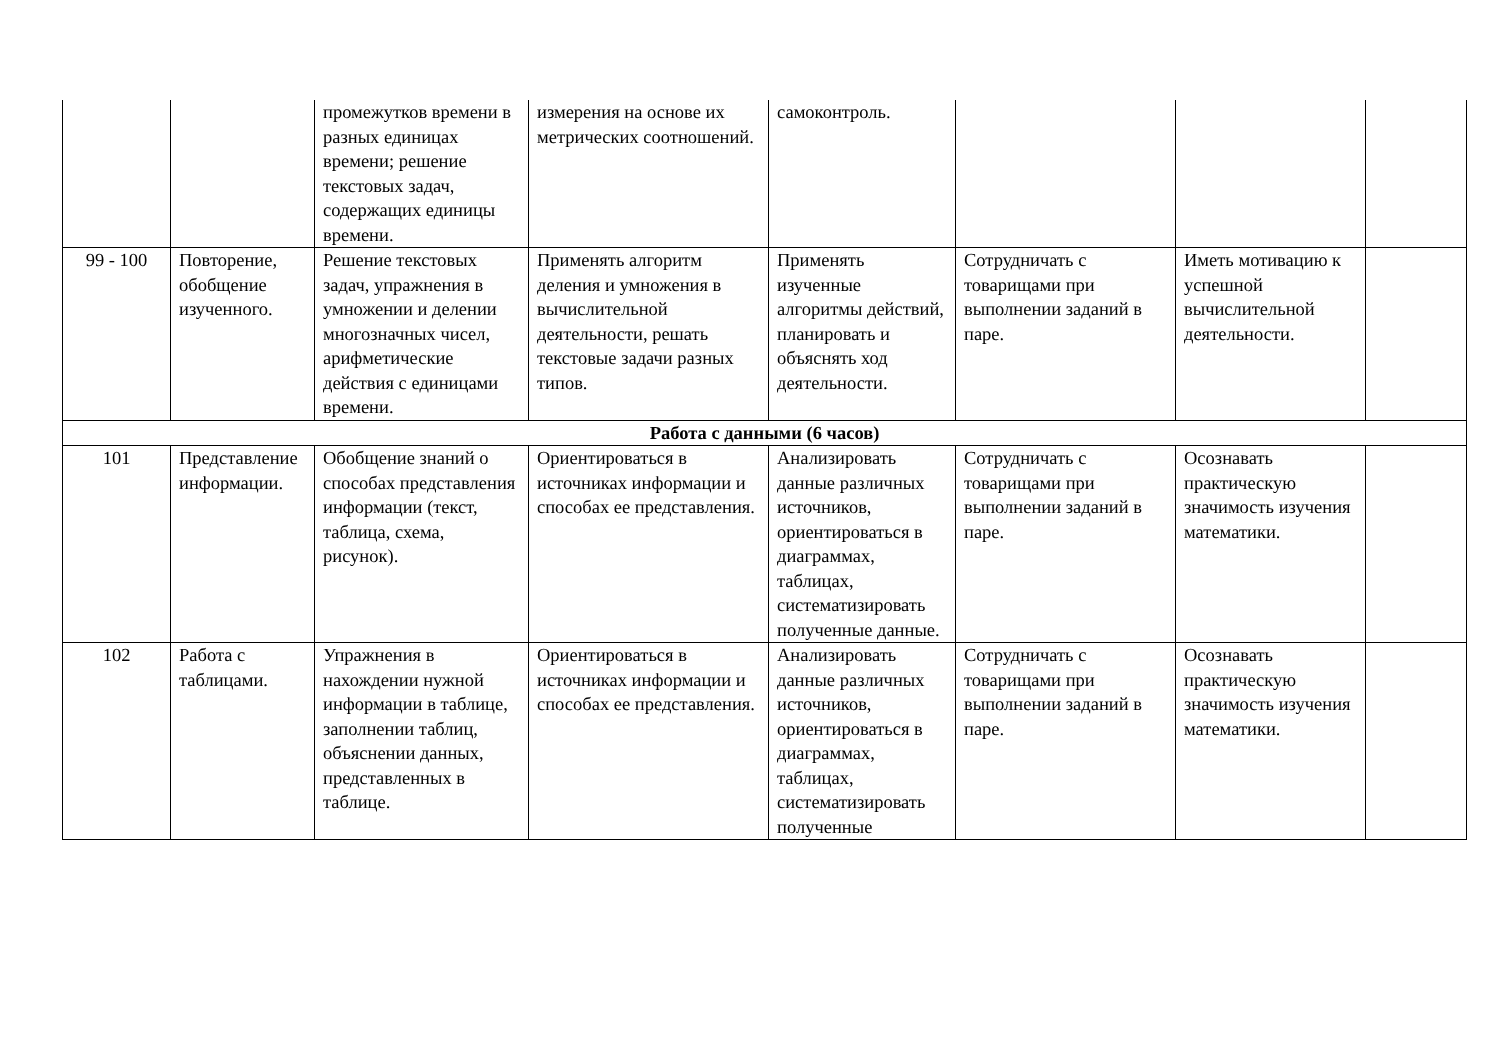| | | промежутков времени в разных единицах времени; решение текстовых задач, содержащих единицы времени. | измерения на основе их метрических соотношений. | самоконтроль. | | | |
| 99 - 100 | Повторение, обобщение изученного. | Решение текстовых задач, упражнения в умножении и делении многозначных чисел, арифметические действия с единицами времени. | Применять алгоритм деления и умножения в вычислительной деятельности, решать текстовые задачи разных типов. | Применять изученные алгоритмы действий, планировать и объяснять ход деятельности. | Сотрудничать с товарищами при выполнении заданий в паре. | Иметь мотивацию к успешной вычислительной деятельности. | |
| Работа с данными (6 часов) | | | | | | | |
| 101 | Представление информации. | Обобщение знаний о способах представления информации (текст, таблица, схема, рисунок). | Ориентироваться в источниках информации и способах ее представления. | Анализировать данные различных источников, ориентироваться в диаграммах, таблицах, систематизировать полученные данные. | Сотрудничать с товарищами при выполнении заданий в паре. | Осознавать практическую значимость изучения математики. | |
| 102 | Работа с таблицами. | Упражнения в нахождении нужной информации в таблице, заполнении таблиц, объяснении данных, представленных в таблице. | Ориентироваться в источниках информации и способах ее представления. | Анализировать данные различных источников, ориентироваться в диаграммах, таблицах, систематизировать полученные | Сотрудничать с товарищами при выполнении заданий в паре. | Осознавать практическую значимость изучения математики. | |